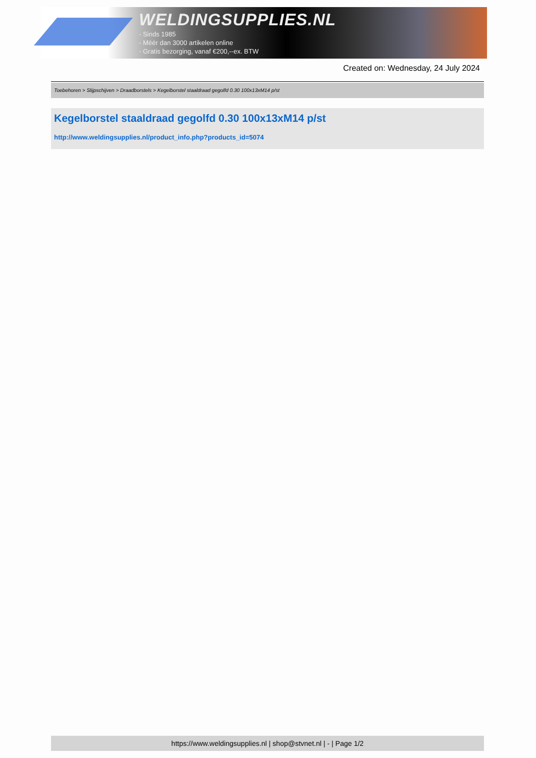WELDINGSUPPLIES.NL
- Sinds 1985
- Méér dan 3000 artikelen online
- Gratis bezorging, vanaf €200,--ex. BTW
Created on: Wednesday, 24 July 2024
Toebehoren > Slijpschijven > Draadborstels > Kegelborstel staaldraad gegolfd 0.30 100x13xM14 p/st
Kegelborstel staaldraad gegolfd 0.30 100x13xM14 p/st
http://www.weldingsupplies.nl/product_info.php?products_id=5074
https://www.weldingsupplies.nl | shop@stvnet.nl | - | Page 1/2